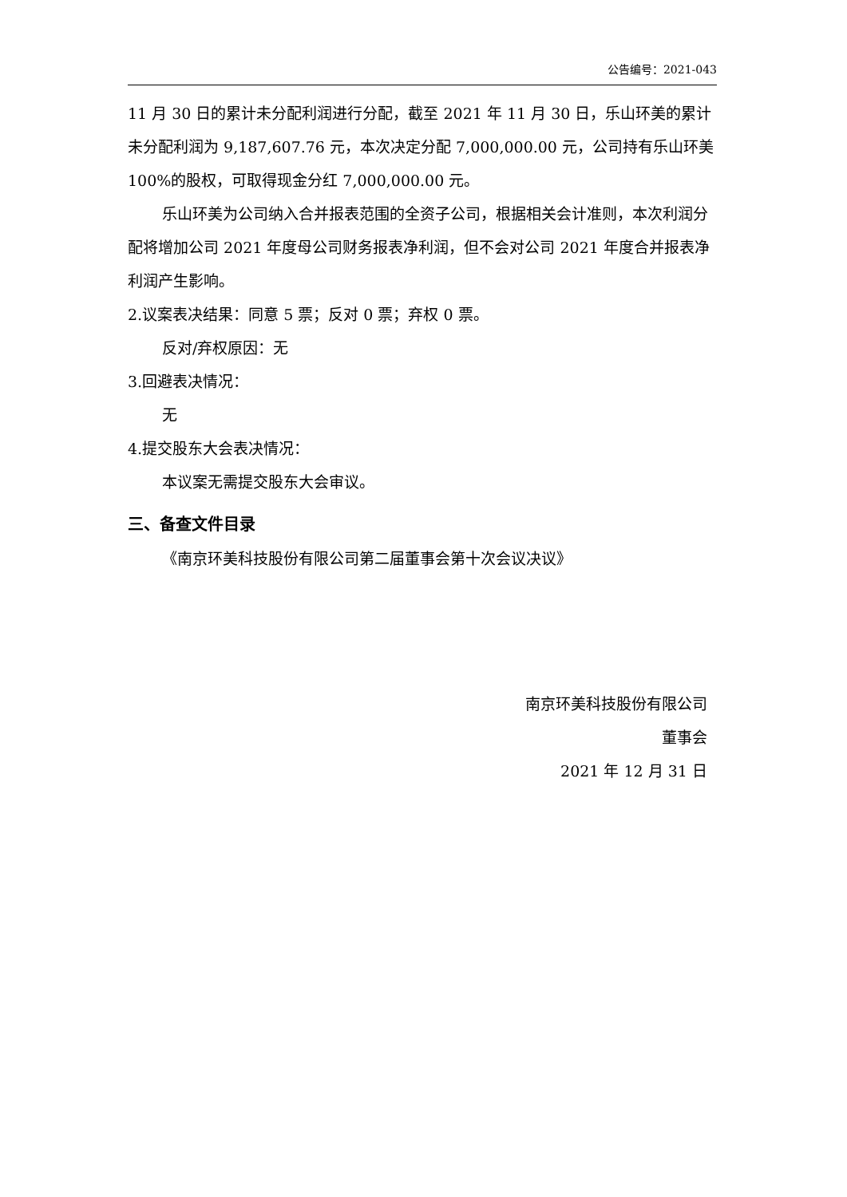公告编号：2021-043
11 月 30 日的累计未分配利润进行分配，截至 2021 年 11 月 30 日，乐山环美的累计未分配利润为 9,187,607.76 元，本次决定分配 7,000,000.00 元，公司持有乐山环美 100%的股权，可取得现金分红 7,000,000.00 元。
乐山环美为公司纳入合并报表范围的全资子公司，根据相关会计准则，本次利润分配将增加公司 2021 年度母公司财务报表净利润，但不会对公司 2021 年度合并报表净利润产生影响。
2.议案表决结果：同意 5 票；反对 0 票；弃权 0 票。
反对/弃权原因：无
3.回避表决情况：
无
4.提交股东大会表决情况：
本议案无需提交股东大会审议。
三、备查文件目录
《南京环美科技股份有限公司第二届董事会第十次会议决议》
南京环美科技股份有限公司
董事会
2021 年 12 月 31 日